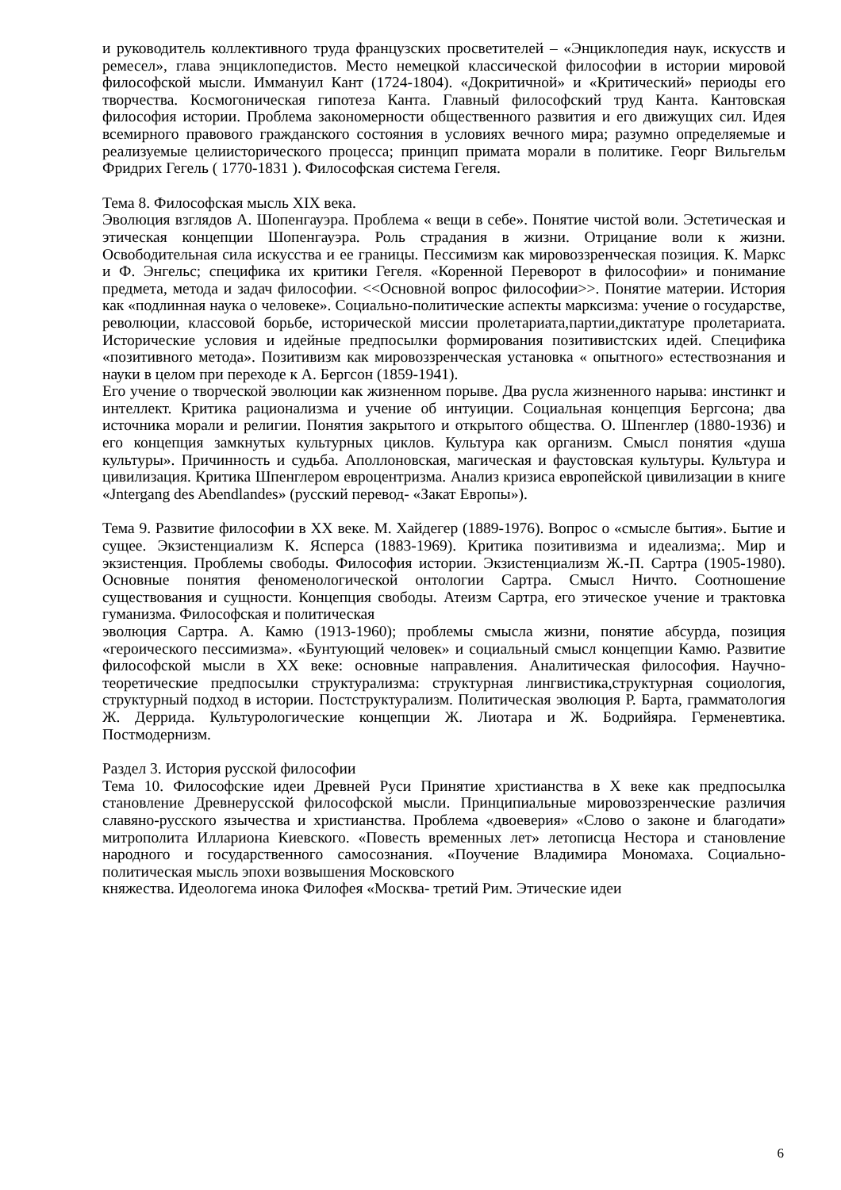и руководитель коллективного труда французских просветителей – «Энциклопедия наук, искусств и ремесел», глава энциклопедистов. Место немецкой классической философии в истории мировой философской мысли. Иммануил Кант (1724-1804). «Докритичной» и «Критический» периоды его творчества. Космогоническая гипотеза Канта. Главный философский труд Канта. Кантовская философия истории. Проблема закономерности общественного развития и его движущих сил. Идея всемирного правового гражданского состояния в условиях вечного мира; разумно определяемые и реализуемые целиисторического процесса; принцип примата морали в политике. Георг Вильгельм Фридрих Гегель ( 1770-1831 ). Философская система Гегеля.
Тема 8. Философская мысль XIX века.
Эволюция взглядов А. Шопенгауэра. Проблема « вещи в себе». Понятие чистой воли. Эстетическая и этическая концепции Шопенгауэра. Роль страдания в жизни. Отрицание воли к жизни. Освободительная сила искусства и ее границы. Пессимизм как мировоззренческая позиция. К. Маркс и Ф. Энгельс; специфика их критики Гегеля. «Коренной Переворот в философии» и понимание предмета, метода и задач философии. <<Основной вопрос философии>>. Понятие материи. История как «подлинная наука о человеке». Социально-политические аспекты марксизма: учение о государстве, революции, классовой борьбе, исторической миссии пролетариата,партии,диктатуре пролетариата. Исторические условия и идейные предпосылки формирования позитивистских идей. Специфика «позитивного метода». Позитивизм как мировоззренческая установка « опытного» естествознания и науки в целом при переходе к А. Бергсон (1859-1941).
Его учение о творческой эволюции как жизненном порыве. Два русла жизненного нарыва: инстинкт и интеллект. Критика рационализма и учение об интуиции. Социальная концепция Бергсона; два источника морали и религии. Понятия закрытого и открытого общества. О. Шпенглер (1880-1936) и его концепция замкнутых культурных циклов. Культура как организм. Смысл понятия «душа культуры». Причинность и судьба. Аполлоновская, магическая и фаустовская культуры. Культура и цивилизация. Критика Шпенглером евроцентризма. Анализ кризиса европейской цивилизации в книге «Jntergang des Abendlandes» (русский перевод- «Закат Европы»).
Тема 9. Развитие философии в XX веке. М. Хайдегер (1889-1976). Вопрос о «смысле бытия». Бытие и сущее. Экзистенциализм К. Ясперса (1883-1969). Критика позитивизма и идеализма;. Мир и экзистенция. Проблемы свободы. Философия истории. Экзистенциализм Ж.-П. Сартра (1905-1980). Основные понятия феноменологической онтологии Сартра. Смысл Ничто. Соотношение существования и сущности. Концепция свободы. Атеизм Сартра, его этическое учение и трактовка гуманизма. Философская и политическая
эволюция Сартра. А. Камю (1913-1960); проблемы смысла жизни, понятие абсурда, позиция «героического пессимизма». «Бунтующий человек» и социальный смысл концепции Камю. Развитие философской мысли в XX веке: основные направления. Аналитическая философия. Научно-теоретические предпосылки структурализма: структурная лингвистика,структурная социология, структурный подход в истории. Постструктурализм. Политическая эволюция Р. Барта, грамматология Ж. Деррида. Культурологические концепции Ж. Лиотара и Ж. Бодрийяра. Герменевтика. Постмодернизм.
Раздел 3. История русской философии
Тема 10. Философские идеи Древней Руси Принятие христианства в X веке как предпосылка становление Древнерусской философской мысли. Принципиальные мировоззренческие различия славяно-русского язычества и христианства. Проблема «двоеверия» «Слово о законе и благодати» митрополита Иллариона Киевского. «Повесть временных лет» летописца Нестора и становление народного и государственного самосознания. «Поучение Владимира Мономаха. Социально-политическая мысль эпохи возвышения Московского
княжества. Идеологема инока Филофея «Москва- третий Рим. Этические идеи
6